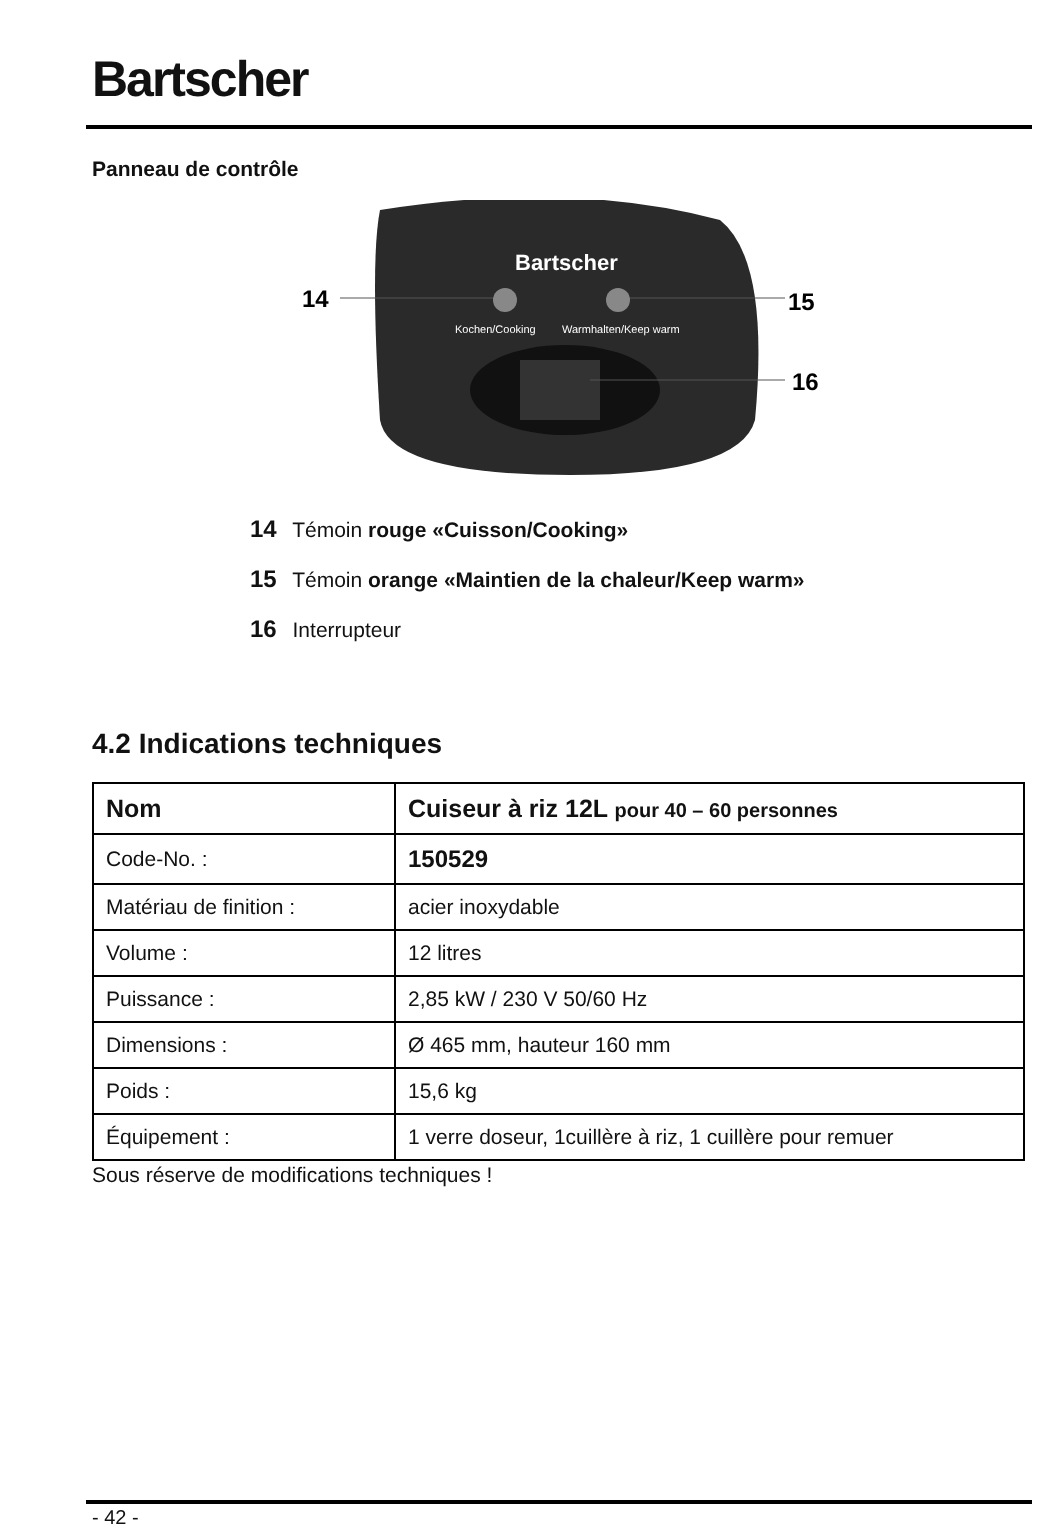Bartscher
Panneau de contrôle
Bartscher
Kochen/Cooking
Warmhalten/Keep warm
14
15
16
14 Témoin rouge «Cuisson/Cooking»
15 Témoin orange «Maintien de la chaleur/Keep warm»
16 Interrupteur
4.2 Indications techniques
| Nom | Cuiseur à riz 12L pour 40 – 60 personnes |
| --- | --- |
| Code-No. : | 150529 |
| Matériau de finition : | acier inoxydable |
| Volume : | 12 litres |
| Puissance : | 2,85 kW / 230 V 50/60 Hz |
| Dimensions : | Ø 465 mm, hauteur 160 mm |
| Poids : | 15,6 kg |
| Équipement : | 1 verre doseur, 1cuillère à riz, 1 cuillère pour remuer |
Sous réserve de modifications techniques !
- 42 -